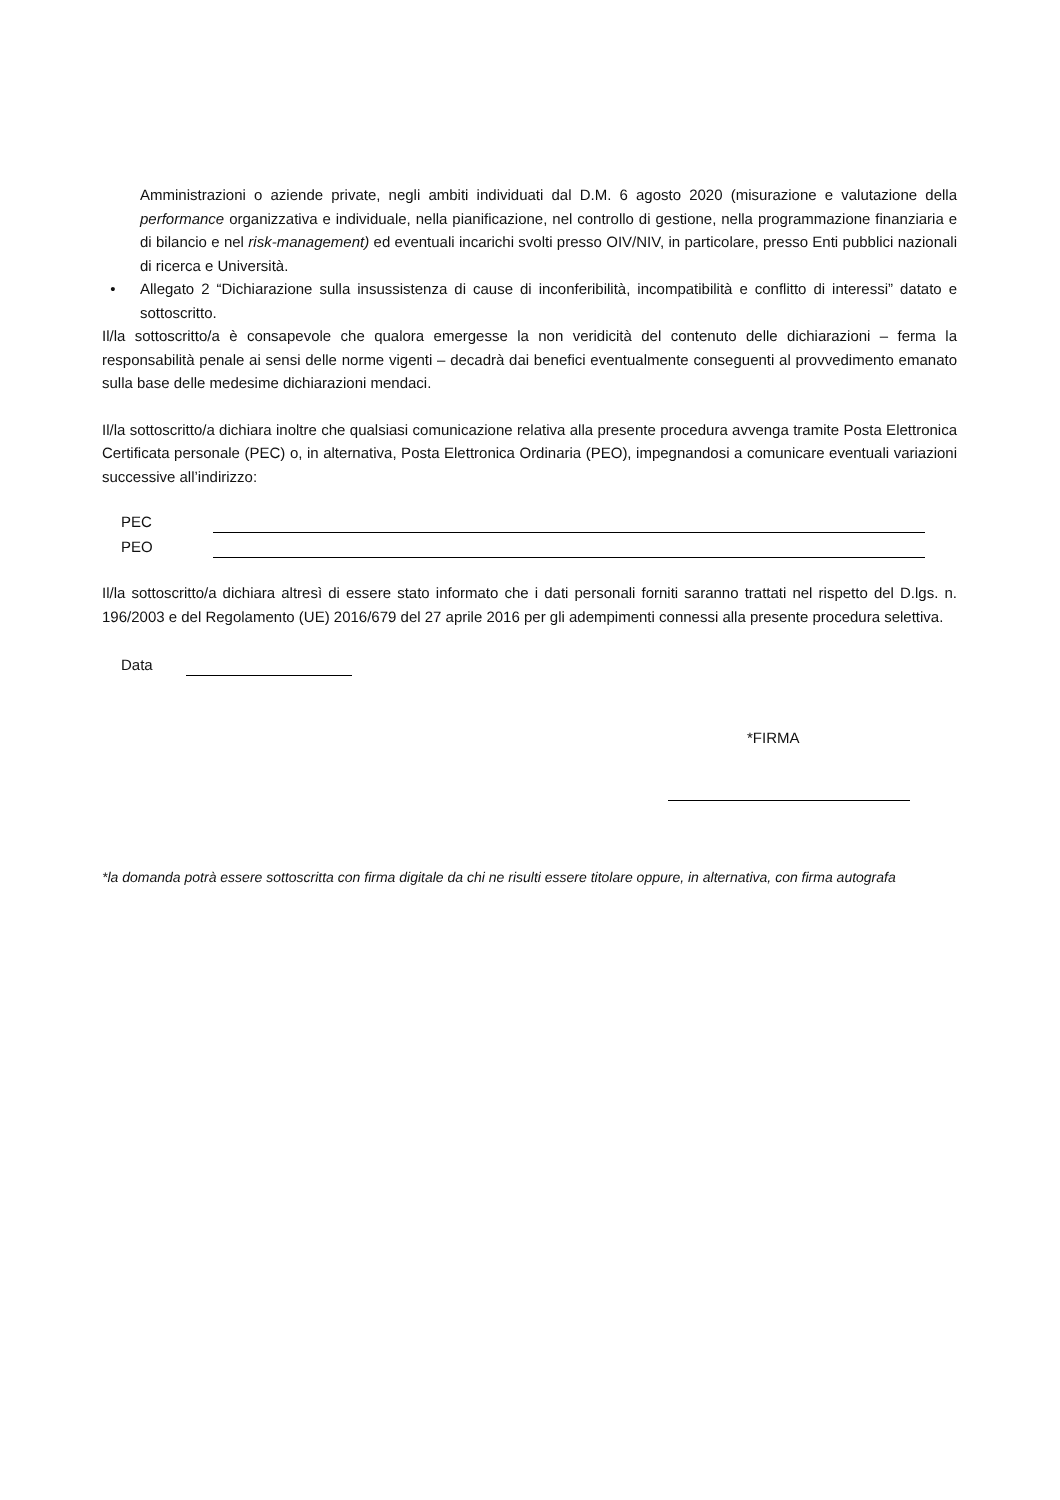Amministrazioni o aziende private, negli ambiti individuati dal D.M. 6 agosto 2020 (misurazione e valutazione della performance organizzativa e individuale, nella pianificazione, nel controllo di gestione, nella programmazione finanziaria e di bilancio e nel risk-management) ed eventuali incarichi svolti presso OIV/NIV, in particolare, presso Enti pubblici nazionali di ricerca e Università.
• Allegato 2 “Dichiarazione sulla insussistenza di cause di inconferibilità, incompatibilità e conflitto di interessi” datato e sottoscritto.
Il/la sottoscritto/a è consapevole che qualora emergesse la non veridicità del contenuto delle dichiarazioni – ferma la responsabilità penale ai sensi delle norme vigenti – decadrà dai benefici eventualmente conseguenti al provvedimento emanato sulla base delle medesime dichiarazioni mendaci.
Il/la sottoscritto/a dichiara inoltre che qualsiasi comunicazione relativa alla presente procedura avvenga tramite Posta Elettronica Certificata personale (PEC) o, in alternativa, Posta Elettronica Ordinaria (PEO), impegnandosi a comunicare eventuali variazioni successive all’indirizzo:
PEC
PEO
Il/la sottoscritto/a dichiara altresì di essere stato informato che i dati personali forniti saranno trattati nel rispetto del D.lgs. n. 196/2003 e del Regolamento (UE) 2016/679 del 27 aprile 2016 per gli adempimenti connessi alla presente procedura selettiva.
Data
*FIRMA
*la domanda potrà essere sottoscritta con firma digitale da chi ne risulti essere titolare oppure, in alternativa, con firma autografa